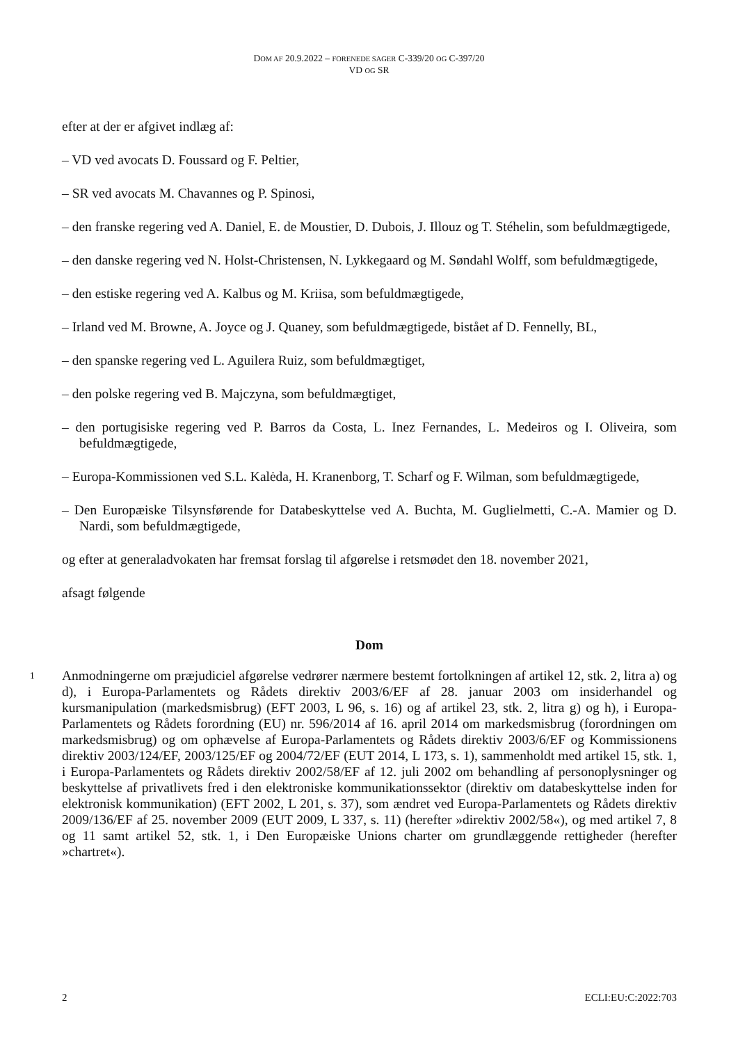DOM AF 20.9.2022 – FORENEDE SAGER C-339/20 OG C-397/20
VD OG SR
efter at der er afgivet indlæg af:
– VD ved avocats D. Foussard og F. Peltier,
– SR ved avocats M. Chavannes og P. Spinosi,
– den franske regering ved A. Daniel, E. de Moustier, D. Dubois, J. Illouz og T. Stéhelin, som befuldmægtigede,
– den danske regering ved N. Holst-Christensen, N. Lykkegaard og M. Søndahl Wolff, som befuldmægtigede,
– den estiske regering ved A. Kalbus og M. Kriisa, som befuldmægtigede,
– Irland ved M. Browne, A. Joyce og J. Quaney, som befuldmægtigede, bistået af D. Fennelly, BL,
– den spanske regering ved L. Aguilera Ruiz, som befuldmægtiget,
– den polske regering ved B. Majczyna, som befuldmægtiget,
– den portugisiske regering ved P. Barros da Costa, L. Inez Fernandes, L. Medeiros og I. Oliveira, som befuldmægtigede,
– Europa-Kommissionen ved S.L. Kalėda, H. Kranenborg, T. Scharf og F. Wilman, som befuldmægtigede,
– Den Europæiske Tilsynsførende for Databeskyttelse ved A. Buchta, M. Guglielmetti, C.-A. Mamier og D. Nardi, som befuldmægtigede,
og efter at generaladvokaten har fremsat forslag til afgørelse i retsmødet den 18. november 2021,
afsagt følgende
Dom
1
Anmodningerne om præjudiciel afgørelse vedrører nærmere bestemt fortolkningen af artikel 12, stk. 2, litra a) og d), i Europa-Parlamentets og Rådets direktiv 2003/6/EF af 28. januar 2003 om insiderhandel og kursmanipulation (markedsmisbrug) (EFT 2003, L 96, s. 16) og af artikel 23, stk. 2, litra g) og h), i Europa-Parlamentets og Rådets forordning (EU) nr. 596/2014 af 16. april 2014 om markedsmisbrug (forordningen om markedsmisbrug) og om ophævelse af Europa-Parlamentets og Rådets direktiv 2003/6/EF og Kommissionens direktiv 2003/124/EF, 2003/125/EF og 2004/72/EF (EUT 2014, L 173, s. 1), sammenholdt med artikel 15, stk. 1, i Europa-Parlamentets og Rådets direktiv 2002/58/EF af 12. juli 2002 om behandling af personoplysninger og beskyttelse af privatlivets fred i den elektroniske kommunikationssektor (direktiv om databeskyttelse inden for elektronisk kommunikation) (EFT 2002, L 201, s. 37), som ændret ved Europa-Parlamentets og Rådets direktiv 2009/136/EF af 25. november 2009 (EUT 2009, L 337, s. 11) (herefter »direktiv 2002/58«), og med artikel 7, 8 og 11 samt artikel 52, stk. 1, i Den Europæiske Unions charter om grundlæggende rettigheder (herefter »chartret«).
2 ECLI:EU:C:2022:703